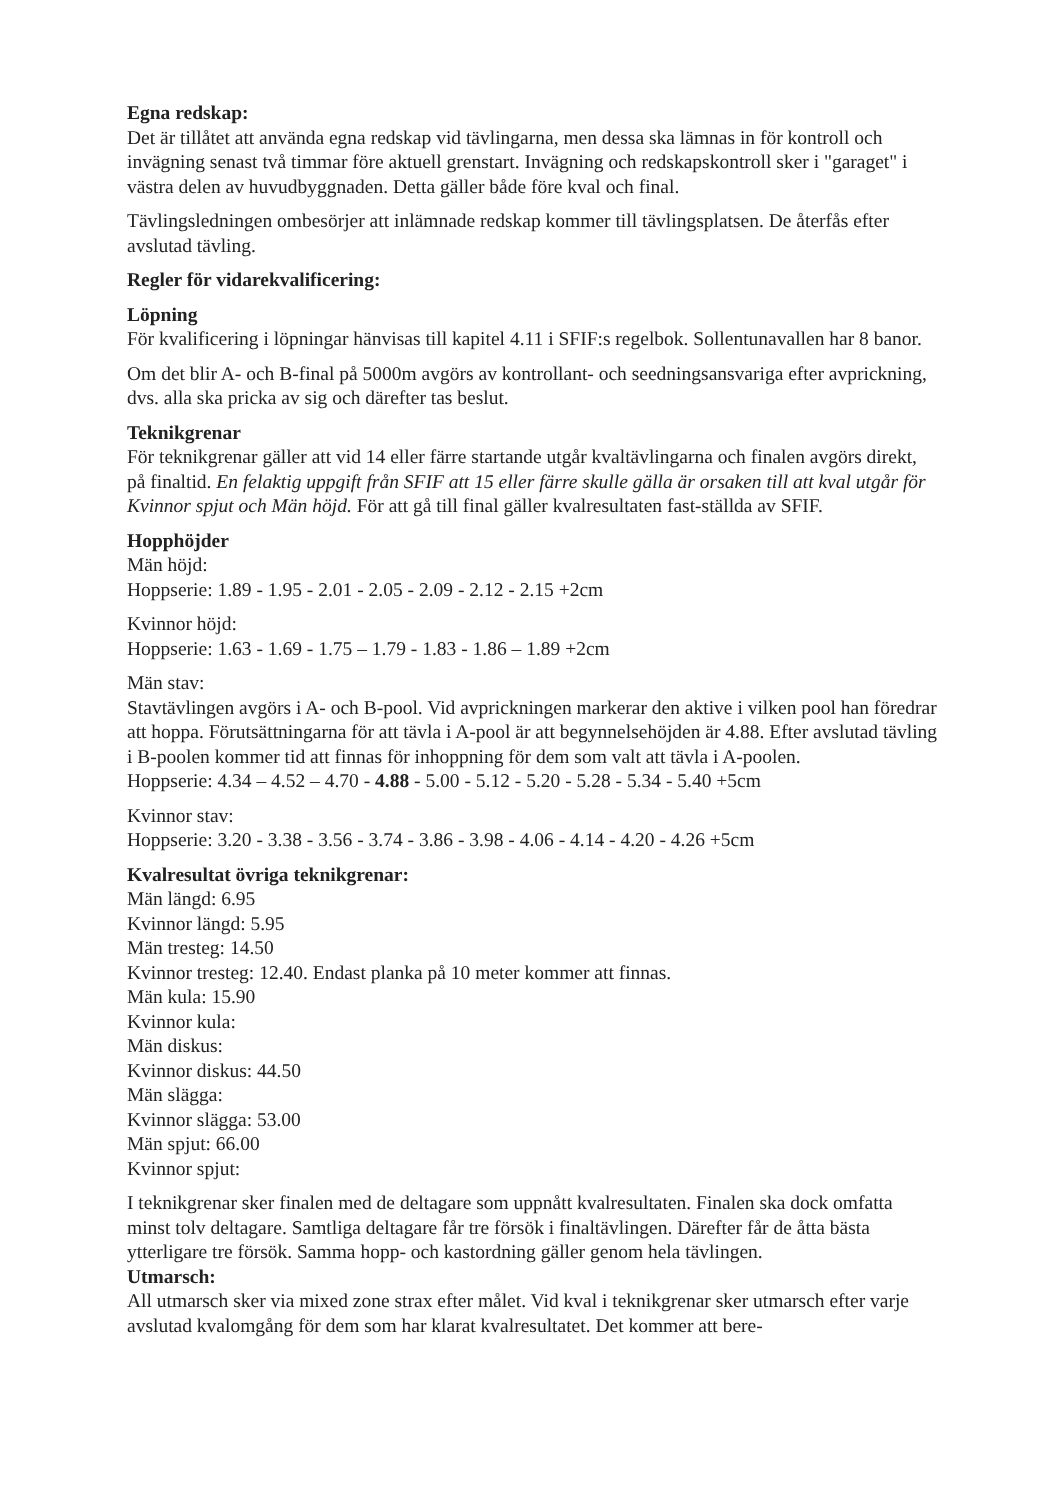Egna redskap:
Det är tillåtet att använda egna redskap vid tävlingarna, men dessa ska lämnas in för kontroll och invägning senast två timmar före aktuell grenstart. Invägning och redskapskontroll sker i "garaget" i västra delen av huvudbyggnaden. Detta gäller både före kval och final.
Tävlingsledningen ombesörjer att inlämnade redskap kommer till tävlingsplatsen. De återfås efter avslutad tävling.
Regler för vidarekvalificering:
Löpning
För kvalificering i löpningar hänvisas till kapitel 4.11 i SFIF:s regelbok. Sollentunavallen har 8 banor.
Om det blir A- och B-final på 5000m avgörs av kontrollant- och seedningsansvariga efter avprickning, dvs. alla ska pricka av sig och därefter tas beslut.
Teknikgrenar
För teknikgrenar gäller att vid 14 eller färre startande utgår kvaltävlingarna och finalen avgörs direkt, på finaltid. En felaktig uppgift från SFIF att 15 eller färre skulle gälla är orsaken till att kval utgår för Kvinnor spjut och Män höjd. För att gå till final gäller kvalresultaten fast-ställda av SFIF.
Hopphöjder
Män höjd:
Hoppserie: 1.89 - 1.95 - 2.01 - 2.05 - 2.09 - 2.12 - 2.15 +2cm
Kvinnor höjd:
Hoppserie: 1.63 - 1.69 - 1.75 – 1.79 - 1.83 - 1.86 – 1.89 +2cm
Män stav:
Stavtävlingen avgörs i A- och B-pool. Vid avprickningen markerar den aktive i vilken pool han föredrar att hoppa. Förutsättningarna för att tävla i A-pool är att begynnelsehöjden är 4.88. Efter avslutad tävling i B-poolen kommer tid att finnas för inhoppning för dem som valt att tävla i A-poolen.
Hoppserie: 4.34 – 4.52 – 4.70 - 4.88 - 5.00 - 5.12 - 5.20 - 5.28 - 5.34 - 5.40 +5cm
Kvinnor stav:
Hoppserie: 3.20 - 3.38 - 3.56 - 3.74 - 3.86 - 3.98 - 4.06 - 4.14 - 4.20 - 4.26 +5cm
Kvalresultat övriga teknikgrenar:
Män längd: 6.95
Kvinnor längd: 5.95
Män tresteg: 14.50
Kvinnor tresteg: 12.40. Endast planka på 10 meter kommer att finnas.
Män kula: 15.90
Kvinnor kula:
Män diskus:
Kvinnor diskus: 44.50
Män slägga:
Kvinnor slägga: 53.00
Män spjut: 66.00
Kvinnor spjut:
I teknikgrenar sker finalen med de deltagare som uppnått kvalresultaten. Finalen ska dock omfatta minst tolv deltagare. Samtliga deltagare får tre försök i finaltävlingen. Därefter får de åtta bästa ytterligare tre försök. Samma hopp- och kastordning gäller genom hela tävlingen.
Utmarsch:
All utmarsch sker via mixed zone strax efter målet. Vid kval i teknikgrenar sker utmarsch efter varje avslutad kvalomgång för dem som har klarat kvalresultatet. Det kommer att bere-